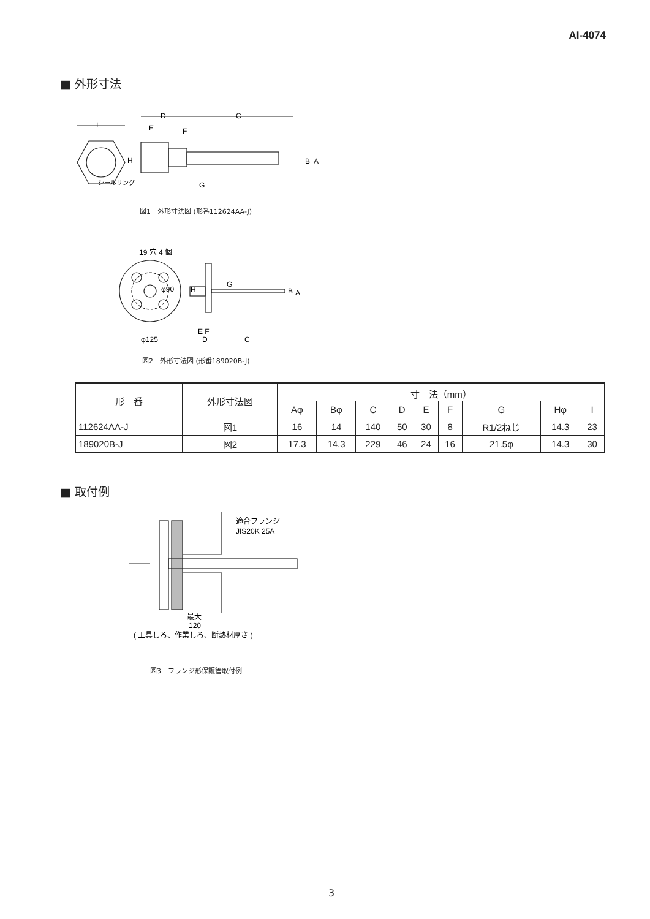AI-4074
■ 外形寸法
D
C
E
F
I
H
B
A
シールリング
G
図1　外形寸法図 (形番112624AA-J)
19 穴 4 個
φ90
H
G
B
A
φ125
E F
D
C
図2　外形寸法図 (形番189020B-J)
| 形 番 | 外形寸法図 | 寸 法（mm） | | | | | | | | |
| --- | --- | --- | --- | --- | --- | --- | --- | --- | --- | --- |
| | | Aφ | Bφ | C | D | E | F | G | Hφ | I |
| 112624AA-J | 図1 | 16 | 14 | 140 | 50 | 30 | 8 | R1/2ねじ | 14.3 | 23 |
| 189020B-J | 図2 | 17.3 | 14.3 | 229 | 46 | 24 | 16 | 21.5φ | 14.3 | 30 |
■ 取付例
適合フランジ
JIS20K 25A
最大
120
( 工具しろ、作業しろ、断熱材厚さ )
図3　フランジ形保護管取付例
3